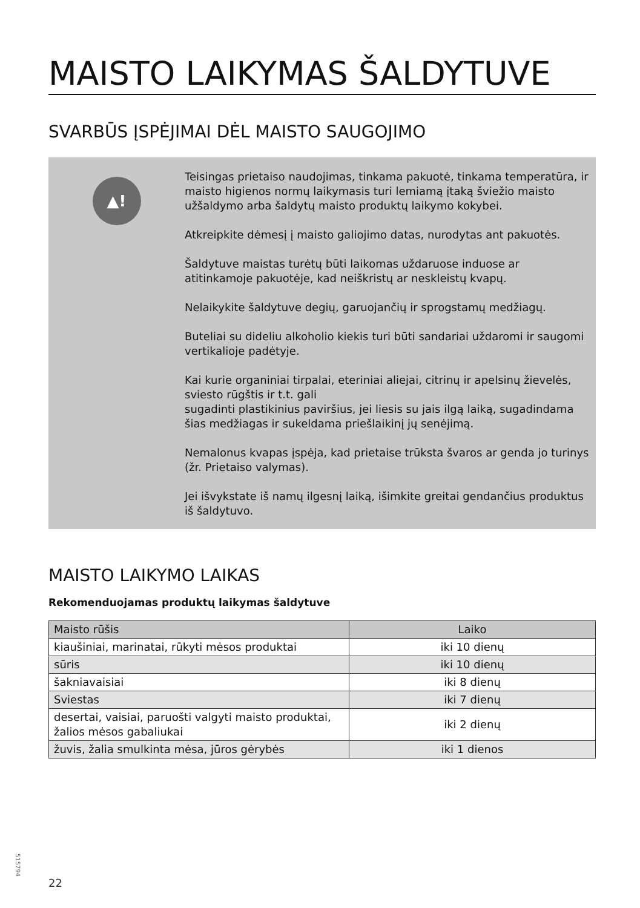MAISTO LAIKYMAS ŠALDYTUVE
SVARBŪS ĮSPĖJIMAI DĖL MAISTO SAUGOJIMO
▲!
Teisingas prietaiso naudojimas, tinkama pakuotė, tinkama temperatūra, ir maisto higienos normų laikymasis turi lemiamą įtaką šviežio maisto užšaldymo arba šaldytų maisto produktų laikymo kokybei.
Atkreipkite dėmesį į maisto galiojimo datas, nurodytas ant pakuotės.
Šaldytuve maistas turėtų būti laikomas uždaruose induose ar atitinkamoje pakuotėje, kad neiškristų ar neskleistų kvapų.
Nelaikykite šaldytuve degių, garuojančių ir sprogstamų medžiagų.
Buteliai su dideliu alkoholio kiekis turi būti sandariai uždaromi ir saugomi vertikalioje padėtyje.
Kai kurie organiniai tirpalai, eteriniai aliejai, citrinų ir apelsinų žievelės, sviesto rūgštis ir t.t. gali
sugadinti plastikinius paviršius, jei liesis su jais ilgą laiką, sugadindama šias medžiagas ir sukeldama priešlaikinį jų senėjimą.
Nemalonus kvapas įspėja, kad prietaise trūksta švaros ar genda jo turinys (žr. Prietaiso valymas).
Jei išvykstate iš namų ilgesnį laiką, išimkite greitai gendančius produktus iš šaldytuvo.
MAISTO LAIKYMO LAIKAS
Rekomenduojamas produktų laikymas šaldytuve
| Maisto rūšis | Laiko |
| --- | --- |
| kiaušiniai, marinatai, rūkyti mėsos produktai | iki 10 dienų |
| sūris | iki 10 dienų |
| šakniavaisiai | iki 8 dienų |
| Sviestas | iki 7 dienų |
| desertai, vaisiai, paruošti valgyti maisto produktai, žalios mėsos gabaliukai | iki 2 dienų |
| žuvis, žalia smulkinta mėsa, jūros gėrybės | iki 1 dienos |
515794
22